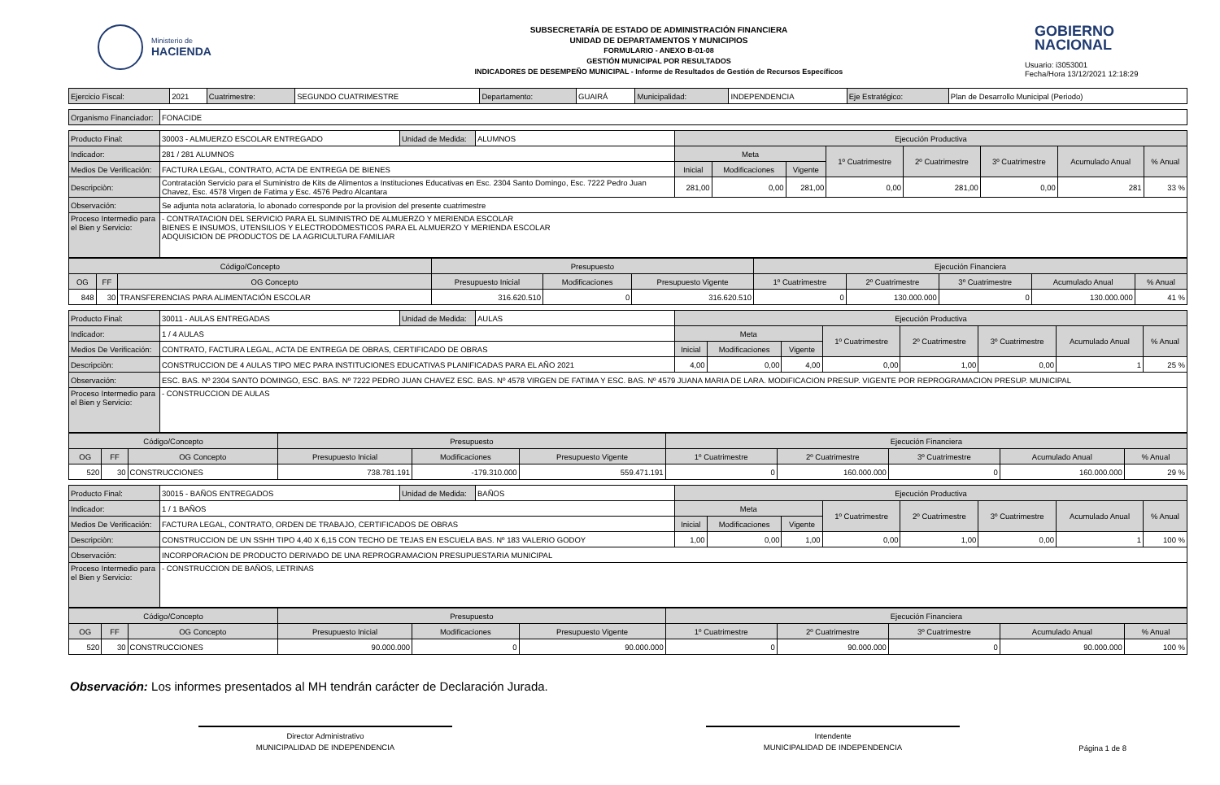Ministerio de
HACIENDA
SUBSECRETARÍA DE ESTADO DE ADMINISTRACIÓN FINANCIERA
UNIDAD DE DEPARTAMENTOS Y MUNICIPIOS
FORMULARIO - ANEXO B-01-08
GESTIÓN MUNICIPAL POR RESULTADOS
INDICADORES DE DESEMPEÑO MUNICIPAL - Informe de Resultados de Gestión de Recursos Específicos
GOBIERNO
NACIONAL
Usuario: i3053001
Fecha/Hora 13/12/2021 12:18:29
| Ejercicio Fiscal: | 2021 | Cuatrimestre: | SEGUNDO CUATRIMESTRE | Departamento: | GUAIRÁ | Municipalidad: | INDEPENDENCIA | Eje Estratégico: | Plan de Desarrollo Municipal (Periodo) |
| Organismo Financiador: | FONACIDE |
| Producto Final: | 30003 - ALMUERZO ESCOLAR ENTREGADO | Unidad de Medida: | ALUMNOS | Ejecución Productiva | | | | | | | |
| Indicador: | 281 / 281 ALUMNOS | | | Meta | | | 1º Cuatrimestre | 2º Cuatrimestre | 3º Cuatrimestre | Acumulado Anual | % Anual |
| Medios De Verificación: | FACTURA LEGAL, CONTRATO, ACTA DE ENTREGA DE BIENES | | | Inicial | Modificaciones | Vigente | | | | | |
| Descripciòn: | Contratación Servicio para el Suministro de Kits de Alimentos a Instituciones Educativas en Esc. 2304 Santo Domingo, Esc. 7222 Pedro Juan Chavez, Esc. 4578 Virgen de Fatima y Esc. 4576 Pedro Alcantara | | | 281,00 | 0,00 | 281,00 | 0,00 | 281,00 | 0,00 | 281 | 33 % |
| Observación: | Se adjunta nota aclaratoria, lo abonado corresponde por la provision del presente cuatrimestre | | | | | | | | | | |
| Proceso Intermedio para el Bien y Servicio: | - CONTRATACION DEL SERVICIO PARA EL SUMINISTRO DE ALMUERZO Y MERIENDA ESCOLAR BIENES E INSUMOS, UTENSILIOS Y ELECTRODOMESTICOS PARA EL ALMUERZO Y MERIENDA ESCOLAR ADQUISICION DE PRODUCTOS DE LA AGRICULTURA FAMILIAR | | | | | | | | | | |
| Código/Concepto | | | Presupuesto | | | Ejecución Financiera | | | | |
| --- | --- | --- | --- | --- | --- | --- | --- | --- | --- | --- |
| OG | FF | OG Concepto | Presupuesto Inicial | Modificaciones | Presupuesto Vigente | 1º Cuatrimestre | 2º Cuatrimestre | 3º Cuatrimestre | Acumulado Anual | % Anual |
| 848 | 30 | TRANSFERENCIAS PARA ALIMENTACIÓN ESCOLAR | 316.620.510 | 0 | 316.620.510 | 0 | 130.000.000 | 0 | 130.000.000 | 41 % |
| Producto Final: | 30011 - AULAS ENTREGADAS | Unidad de Medida: | AULAS | Ejecución Productiva | | | | | | | |
| Indicador: | 1 / 4 AULAS | | | Meta | | | 1º Cuatrimestre | 2º Cuatrimestre | 3º Cuatrimestre | Acumulado Anual | % Anual |
| Medios De Verificación: | CONTRATO, FACTURA LEGAL, ACTA DE ENTREGA DE OBRAS, CERTIFICADO DE OBRAS | | | Inicial | Modificaciones | Vigente | | | | | |
| Descripciòn: | CONSTRUCCION DE 4 AULAS TIPO MEC PARA INSTITUCIONES EDUCATIVAS PLANIFICADAS PARA EL AÑO 2021 | | | 4,00 | 0,00 | 4,00 | 0,00 | 1,00 | 0,00 | 1 | 25 % |
| Observación: | ESC. BAS. Nº 2304 SANTO DOMINGO, ESC. BAS. Nº 7222 PEDRO JUAN CHAVEZ ESC. BAS. Nº 4578 VIRGEN DE FATIMA Y ESC. BAS. Nº 4579 JUANA MARIA DE LARA. MODIFICACION PRESUP. VIGENTE POR REPROGRAMACION PRESUP. MUNICIPAL | | | | | | | | | | |
| Proceso Intermedio para el Bien y Servicio: | - CONSTRUCCION DE AULAS | | | | | | | | | | |
| Código/Concepto | | | Presupuesto | | | Ejecución Financiera | | | | |
| --- | --- | --- | --- | --- | --- | --- | --- | --- | --- | --- |
| OG | FF | OG Concepto | Presupuesto Inicial | Modificaciones | Presupuesto Vigente | 1º Cuatrimestre | 2º Cuatrimestre | 3º Cuatrimestre | Acumulado Anual | % Anual |
| 520 | 30 | CONSTRUCCIONES | 738.781.191 | -179.310.000 | 559.471.191 | 0 | 160.000.000 | 0 | 160.000.000 | 29 % |
| Producto Final: | 30015 - BAÑOS ENTREGADOS | Unidad de Medida: | BAÑOS | Ejecución Productiva | | | | | | | |
| Indicador: | 1 / 1 BAÑOS | | | Meta | | | 1º Cuatrimestre | 2º Cuatrimestre | 3º Cuatrimestre | Acumulado Anual | % Anual |
| Medios De Verificación: | FACTURA LEGAL, CONTRATO, ORDEN DE TRABAJO, CERTIFICADOS DE OBRAS | | | Inicial | Modificaciones | Vigente | | | | | |
| Descripciòn: | CONSTRUCCION DE UN SSHH TIPO 4,40 X 6,15 CON TECHO DE TEJAS EN ESCUELA BAS. Nº 183 VALERIO GODOY | | | 1,00 | 0,00 | 1,00 | 0,00 | 1,00 | 0,00 | 1 | 100 % |
| Observación: | INCORPORACION DE PRODUCTO DERIVADO DE UNA REPROGRAMACION PRESUPUESTARIA MUNICIPAL | | | | | | | | | | |
| Proceso Intermedio para el Bien y Servicio: | - CONSTRUCCION DE BAÑOS, LETRINAS | | | | | | | | | | |
| Código/Concepto | | | Presupuesto | | | Ejecución Financiera | | | | |
| --- | --- | --- | --- | --- | --- | --- | --- | --- | --- | --- |
| OG | FF | OG Concepto | Presupuesto Inicial | Modificaciones | Presupuesto Vigente | 1º Cuatrimestre | 2º Cuatrimestre | 3º Cuatrimestre | Acumulado Anual | % Anual |
| 520 | 30 | CONSTRUCCIONES | 90.000.000 | 0 | 90.000.000 | 0 | 90.000.000 | 0 | 90.000.000 | 100 % |
Observación: Los informes presentados al MH tendrán carácter de Declaración Jurada.
Director Administrativo
MUNICIPALIDAD DE INDEPENDENCIA
Intendente
MUNICIPALIDAD DE INDEPENDENCIA
Página 1 de 8